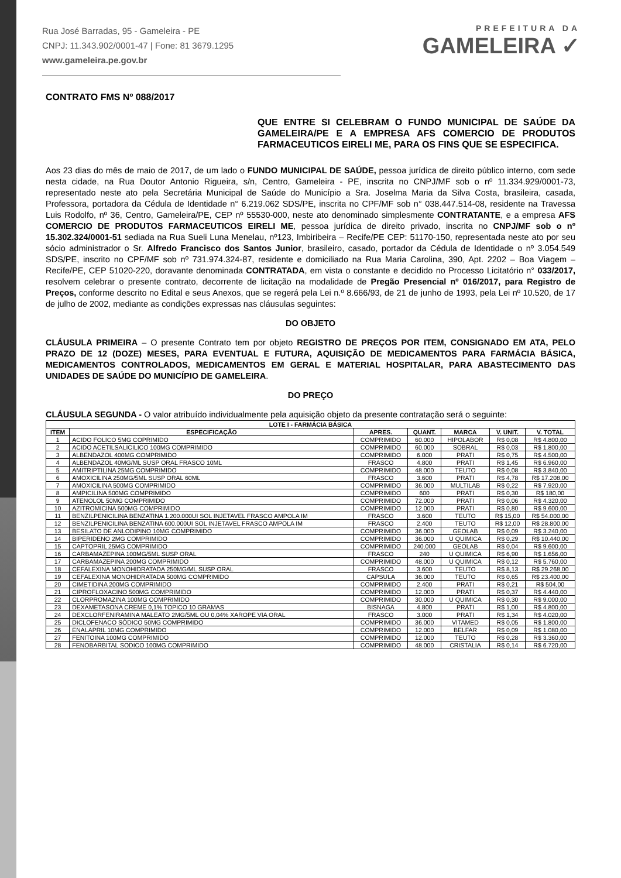Rua José Barradas, 95 - Gameleira - PE
CNPJ: 11.343.902/0001-47 | Fone: 81 3679.1295
www.gameleira.pe.gov.br
PREFEITURA DA
GAMELEIRA ✓
CONTRATO FMS Nº 088/2017
QUE ENTRE SI CELEBRAM O FUNDO MUNICIPAL DE SAÚDE DA GAMELEIRA/PE E A EMPRESA AFS COMERCIO DE PRODUTOS FARMACEUTICOS EIRELI ME, PARA OS FINS QUE SE ESPECIFICA.
Aos 23 dias do mês de maio de 2017, de um lado o FUNDO MUNICIPAL DE SAÚDE, pessoa jurídica de direito público interno, com sede nesta cidade, na Rua Doutor Antonio Rigueira, s/n, Centro, Gameleira - PE, inscrita no CNPJ/MF sob o nº 11.334.929/0001-73, representado neste ato pela Secretária Municipal de Saúde do Município a Sra. Joselma Maria da Silva Costa, brasileira, casada, Professora, portadora da Cédula de Identidade n° 6.219.062 SDS/PE, inscrita no CPF/MF sob n° 038.447.514-08, residente na Travessa Luis Rodolfo, nº 36, Centro, Gameleira/PE, CEP nº 55530-000, neste ato denominado simplesmente CONTRATANTE, e a empresa AFS COMERCIO DE PRODUTOS FARMACEUTICOS EIRELI ME, pessoa jurídica de direito privado, inscrita no CNPJ/MF sob o nº 15.302.324/0001-51 sediada na Rua Sueli Luna Menelau, nº123, Imbiribeira – Recife/PE CEP: 51170-150, representada neste ato por seu sócio administrador o Sr. Alfredo Francisco dos Santos Junior, brasileiro, casado, portador da Cédula de Identidade o nº 3.054.549 SDS/PE, inscrito no CPF/MF sob nº 731.974.324-87, residente e domiciliado na Rua Maria Carolina, 390, Apt. 2202 – Boa Viagem – Recife/PE, CEP 51020-220, doravante denominada CONTRATADA, em vista o constante e decidido no Processo Licitatório n° 033/2017, resolvem celebrar o presente contrato, decorrente de licitação na modalidade de Pregão Presencial nº 016/2017, para Registro de Preços, conforme descrito no Edital e seus Anexos, que se regerá pela Lei n.º 8.666/93, de 21 de junho de 1993, pela Lei nº 10.520, de 17 de julho de 2002, mediante as condições expressas nas cláusulas seguintes:
DO OBJETO
CLÁUSULA PRIMEIRA – O presente Contrato tem por objeto REGISTRO DE PREÇOS POR ITEM, CONSIGNADO EM ATA, PELO PRAZO DE 12 (DOZE) MESES, PARA EVENTUAL E FUTURA, AQUISIÇÃO DE MEDICAMENTOS PARA FARMÁCIA BÁSICA, MEDICAMENTOS CONTROLADOS, MEDICAMENTOS EM GERAL E MATERIAL HOSPITALAR, PARA ABASTECIMENTO DAS UNIDADES DE SAÚDE DO MUNICÍPIO DE GAMELEIRA.
DO PREÇO
CLÁUSULA SEGUNDA - O valor atribuído individualmente pela aquisição objeto da presente contratação será o seguinte:
| LOTE I - FARMÁCIA BÁSICA | | | | | | |
| --- | --- | --- | --- | --- | --- | --- |
| ITEM | ESPECIFICAÇÃO | APRES. | QUANT. | MARCA | V. UNIT. | V. TOTAL |
| 1 | ACIDO FOLICO 5MG COPRIMIDO | COMPRIMIDO | 60.000 | HIPOLABOR | R$ 0,08 | R$ 4.800,00 |
| 2 | ACIDO ACETILSALICILICO 100MG COMPRIMIDO | COMPRIMIDO | 60.000 | SOBRAL | R$ 0,03 | R$ 1.800,00 |
| 3 | ALBENDAZOL 400MG COMPRIMIDO | COMPRIMIDO | 6.000 | PRATI | R$ 0,75 | R$ 4.500,00 |
| 4 | ALBENDAZOL 40MG/ML SUSP ORAL FRASCO 10ML | FRASCO | 4.800 | PRATI | R$ 1,45 | R$ 6.960,00 |
| 5 | AMITRIPTILINA 25MG COMPRIMIDO | COMPRIMIDO | 48.000 | TEUTO | R$ 0,08 | R$ 3.840,00 |
| 6 | AMOXICILINA 250MG/5ML SUSP ORAL 60ML | FRASCO | 3.600 | PRATI | R$ 4,78 | R$ 17.208,00 |
| 7 | AMOXICILINA 500MG COMPRIMIDO | COMPRIMIDO | 36.000 | MULTILAB | R$ 0,22 | R$ 7.920,00 |
| 8 | AMPICILINA 500MG COMPRIMIDO | COMPRIMIDO | 600 | PRATI | R$ 0,30 | R$ 180,00 |
| 9 | ATENOLOL 50MG COMPRIMIDO | COMPRIMIDO | 72.000 | PRATI | R$ 0,06 | R$ 4.320,00 |
| 10 | AZITROMICINA 500MG COMPRIMIDO | COMPRIMIDO | 12.000 | PRATI | R$ 0,80 | R$ 9.600,00 |
| 11 | BENZILPENICILINA BENZATINA 1.200.000UI SOL INJETAVEL FRASCO AMPOLA IM | FRASCO | 3.600 | TEUTO | R$ 15,00 | R$ 54.000,00 |
| 12 | BENZILPENICILINA BENZATINA 600.000UI SOL INJETAVEL FRASCO AMPOLA IM | FRASCO | 2.400 | TEUTO | R$ 12,00 | R$ 28.800,00 |
| 13 | BESILATO DE ANLODIPINO 10MG COMPRIMIDO | COMPRIMIDO | 36.000 | GEOLAB | R$ 0,09 | R$ 3.240,00 |
| 14 | BIPERIDENO 2MG COMPRIMIDO | COMPRIMIDO | 36.000 | U QUIMICA | R$ 0,29 | R$ 10.440,00 |
| 15 | CAPTOPRIL 25MG COMPRIMIDO | COMPRIMIDO | 240.000 | GEOLAB | R$ 0,04 | R$ 9.600,00 |
| 16 | CARBAMAZEPINA 100MG/5ML SUSP ORAL | FRASCO | 240 | U QUIMICA | R$ 6,90 | R$ 1.656,00 |
| 17 | CARBAMAZEPINA 200MG COMPRIMIDO | COMPRIMIDO | 48.000 | U QUIMICA | R$ 0,12 | R$ 5.760,00 |
| 18 | CEFALEXINA MONOHIDRATADA 250MG/ML SUSP ORAL | FRASCO | 3.600 | TEUTO | R$ 8,13 | R$ 29.268,00 |
| 19 | CEFALEXINA MONOHIDRATADA 500MG COMPRIMIDO | CAPSULA | 36.000 | TEUTO | R$ 0,65 | R$ 23.400,00 |
| 20 | CIMETIDINA 200MG COMPRIMIDO | COMPRIMIDO | 2.400 | PRATI | R$ 0,21 | R$ 504,00 |
| 21 | CIPROFLOXACINO 500MG COMPRIMIDO | COMPRIMIDO | 12.000 | PRATI | R$ 0,37 | R$ 4.440,00 |
| 22 | CLORPROMAZINA 100MG COMPRIMIDO | COMPRIMIDO | 30.000 | U QUIMICA | R$ 0,30 | R$ 9.000,00 |
| 23 | DEXAMETASONA CREME 0,1% TOPICO 10 GRAMAS | BISNAGA | 4.800 | PRATI | R$ 1,00 | R$ 4.800,00 |
| 24 | DEXCLORFENIRAMINA MALEATO 2MG/5ML OU 0,04% XAROPE VIA ORAL | FRASCO | 3.000 | PRATI | R$ 1,34 | R$ 4.020,00 |
| 25 | DICLOFENACO SÓDICO 50MG COMPRIMIDO | COMPRIMIDO | 36.000 | VITAMED | R$ 0,05 | R$ 1.800,00 |
| 26 | ENALAPRIL 10MG COMPRIMIDO | COMPRIMIDO | 12.000 | BELFAR | R$ 0,09 | R$ 1.080,00 |
| 27 | FENITOINA 100MG COMPRIMIDO | COMPRIMIDO | 12.000 | TEUTO | R$ 0,28 | R$ 3.360,00 |
| 28 | FENOBARBITAL SODICO 100MG COMPRIMIDO | COMPRIMIDO | 48.000 | CRISTALIA | R$ 0,14 | R$ 6.720,00 |